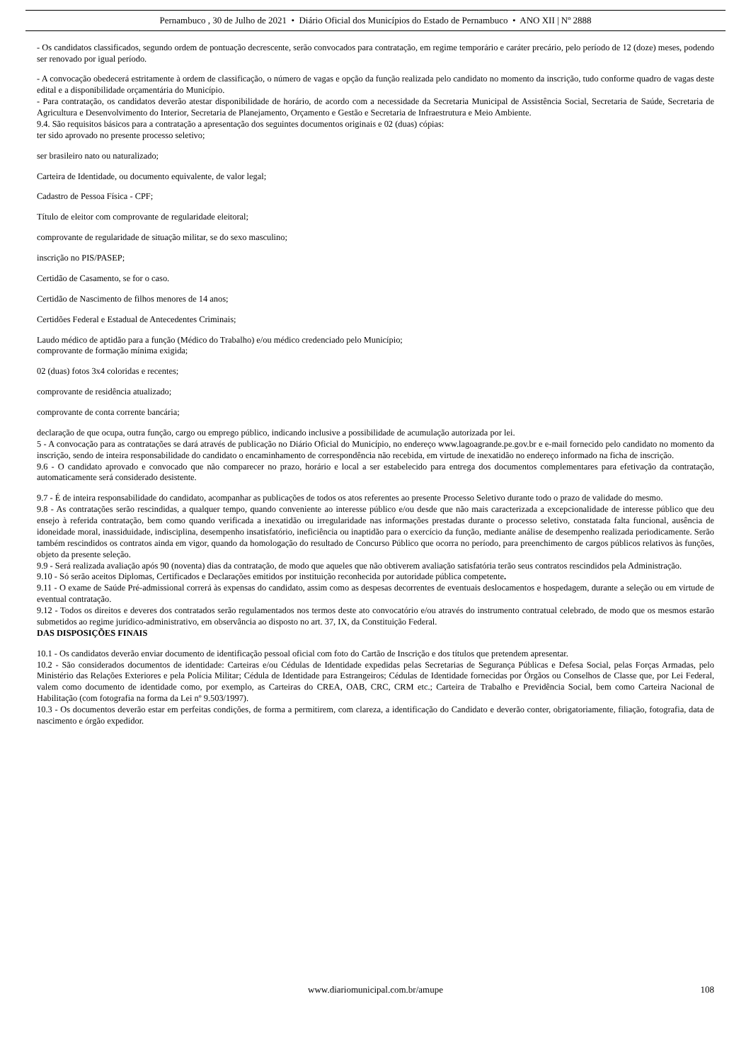Pernambuco , 30 de Julho de 2021 • Diário Oficial dos Municípios do Estado de Pernambuco • ANO XII | Nº 2888
- Os candidatos classificados, segundo ordem de pontuação decrescente, serão convocados para contratação, em regime temporário e caráter precário, pelo período de 12 (doze) meses, podendo ser renovado por igual período.
- A convocação obedecerá estritamente à ordem de classificação, o número de vagas e opção da função realizada pelo candidato no momento da inscrição, tudo conforme quadro de vagas deste edital e a disponibilidade orçamentária do Município.
- Para contratação, os candidatos deverão atestar disponibilidade de horário, de acordo com a necessidade da Secretaria Municipal de Assistência Social, Secretaria de Saúde, Secretaria de Agricultura e Desenvolvimento do Interior, Secretaria de Planejamento, Orçamento e Gestão e Secretaria de Infraestrutura e Meio Ambiente.
9.4. São requisitos básicos para a contratação a apresentação dos seguintes documentos originais e 02 (duas) cópias:
ter sido aprovado no presente processo seletivo;
ser brasileiro nato ou naturalizado;
Carteira de Identidade, ou documento equivalente, de valor legal;
Cadastro de Pessoa Física - CPF;
Título de eleitor com comprovante de regularidade eleitoral;
comprovante de regularidade de situação militar, se do sexo masculino;
inscrição no PIS/PASEP;
Certidão de Casamento, se for o caso.
Certidão de Nascimento de filhos menores de 14 anos;
Certidões Federal e Estadual de Antecedentes Criminais;
Laudo médico de aptidão para a função (Médico do Trabalho) e/ou médico credenciado pelo Município;
comprovante de formação mínima exigida;
02 (duas) fotos 3x4 coloridas e recentes;
comprovante de residência atualizado;
comprovante de conta corrente bancária;
declaração de que ocupa, outra função, cargo ou emprego público, indicando inclusive a possibilidade de acumulação autorizada por lei.
5 - A convocação para as contratações se dará através de publicação no Diário Oficial do Município, no endereço www.lagoagrande.pe.gov.br e e-mail fornecido pelo candidato no momento da inscrição, sendo de inteira responsabilidade do candidato o encaminhamento de correspondência não recebida, em virtude de inexatidão no endereço informado na ficha de inscrição.
9.6 - O candidato aprovado e convocado que não comparecer no prazo, horário e local a ser estabelecido para entrega dos documentos complementares para efetivação da contratação, automaticamente será considerado desistente.
9.7 - É de inteira responsabilidade do candidato, acompanhar as publicações de todos os atos referentes ao presente Processo Seletivo durante todo o prazo de validade do mesmo.
9.8 - As contratações serão rescindidas, a qualquer tempo, quando conveniente ao interesse público e/ou desde que não mais caracterizada a excepcionalidade de interesse público que deu ensejo à referida contratação, bem como quando verificada a inexatidão ou irregularidade nas informações prestadas durante o processo seletivo, constatada falta funcional, ausência de idoneidade moral, inassiduidade, indisciplina, desempenho insatisfatório, ineficiência ou inaptidão para o exercício da função, mediante análise de desempenho realizada periodicamente. Serão também rescindidos os contratos ainda em vigor, quando da homologação do resultado de Concurso Público que ocorra no período, para preenchimento de cargos públicos relativos às funções, objeto da presente seleção.
9.9 - Será realizada avaliação após 90 (noventa) dias da contratação, de modo que aqueles que não obtiverem avaliação satisfatória terão seus contratos rescindidos pela Administração.
9.10 - Só serão aceitos Diplomas, Certificados e Declarações emitidos por instituição reconhecida por autoridade pública competente.
9.11 - O exame de Saúde Pré-admissional correrá às expensas do candidato, assim como as despesas decorrentes de eventuais deslocamentos e hospedagem, durante a seleção ou em virtude de eventual contratação.
9.12 - Todos os direitos e deveres dos contratados serão regulamentados nos termos deste ato convocatório e/ou através do instrumento contratual celebrado, de modo que os mesmos estarão submetidos ao regime jurídico-administrativo, em observância ao disposto no art. 37, IX, da Constituição Federal.
DAS DISPOSIÇÕES FINAIS
10.1 - Os candidatos deverão enviar documento de identificação pessoal oficial com foto do Cartão de Inscrição e dos títulos que pretendem apresentar.
10.2 - São considerados documentos de identidade: Carteiras e/ou Cédulas de Identidade expedidas pelas Secretarias de Segurança Públicas e Defesa Social, pelas Forças Armadas, pelo Ministério das Relações Exteriores e pela Polícia Militar; Cédula de Identidade para Estrangeiros; Cédulas de Identidade fornecidas por Órgãos ou Conselhos de Classe que, por Lei Federal, valem como documento de identidade como, por exemplo, as Carteiras do CREA, OAB, CRC, CRM etc.; Carteira de Trabalho e Previdência Social, bem como Carteira Nacional de Habilitação (com fotografia na forma da Lei nº 9.503/1997).
10.3 - Os documentos deverão estar em perfeitas condições, de forma a permitirem, com clareza, a identificação do Candidato e deverão conter, obrigatoriamente, filiação, fotografia, data de nascimento e órgão expedidor.
www.diariomunicipal.com.br/amupe 108